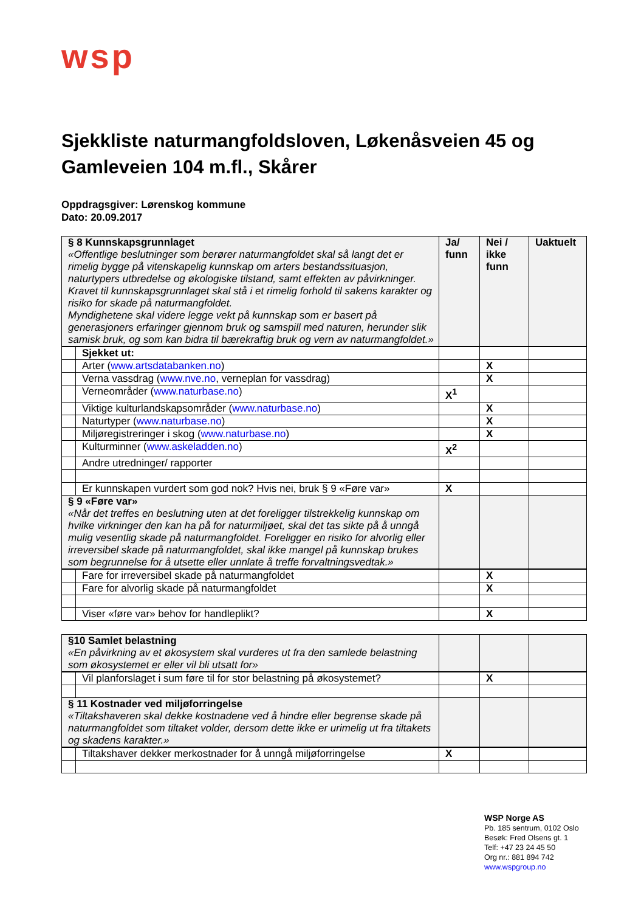wsp
Sjekkliste naturmangfoldsloven, Løkenåsveien 45 og Gamleveien 104 m.fl., Skårer
Oppdragsgiver: Lørenskog kommune
Dato: 20.09.2017
| § 8 Kunnskapsgrunnlaget «Offentlige beslutninger som berører naturmangfoldet skal så langt det er rimelig bygge på vitenskapelig kunnskap om arters bestandssituasjon, naturtypers utbredelse og økologiske tilstand, samt effekten av påvirkninger. Kravet til kunnskapsgrunnlaget skal stå i et rimelig forhold til sakens karakter og risiko for skade på naturmangfoldet. Myndighetene skal videre legge vekt på kunnskap som er basert på generasjoners erfaringer gjennom bruk og samspill med naturen, herunder slik samisk bruk, og som kan bidra til bærekraftig bruk og vern av naturmangfoldet.» | | Ja/ funn | Nei / ikke funn | Uaktuelt |
| | Sjekket ut: | | | |
| | Arter ( www.artsdatabanken.no ) | | X | |
| | Verna vassdrag ( www.nve.no , verneplan for vassdrag) | | X | |
| | Verneområder ( www.naturbase.no ) | X<sup>1</sup> | | |
| | Viktige kulturlandskapsområder ( www.naturbase.no ) | | X | |
| | Naturtyper ( www.naturbase.no ) | | X | |
| | Miljøregistreringer i skog ( www.naturbase.no ) | | X | |
| | Kulturminner ( www.askeladden.no ) | X<sup>2</sup> | | |
| | Andre utredninger/ rapporter | | | |
| | Er kunnskapen vurdert som god nok? Hvis nei, bruk § 9 «Føre var» | X | | |
| § 9 «Føre var» «Når det treffes en beslutning uten at det foreligger tilstrekkelig kunnskap om hvilke virkninger den kan ha på for naturmiljøet, skal det tas sikte på å unngå mulig vesentlig skade på naturmangfoldet. Foreligger en risiko for alvorlig eller irreversibel skade på naturmangfoldet, skal ikke mangel på kunnskap brukes som begrunnelse for å utsette eller unnlate å treffe forvaltningsvedtak.» | | | | |
| | Fare for irreversibel skade på naturmangfoldet | | X | |
| | Fare for alvorlig skade på naturmangfoldet | | X | |
| | Viser «føre var» behov for handleplikt? | | X | |
| §10 Samlet belastning «En påvirkning av et økosystem skal vurderes ut fra den samlede belastning som økosystemet er eller vil bli utsatt for» | | | | |
| | Vil planforslaget i sum føre til for stor belastning på økosystemet? | | X | |
| § 11 Kostnader ved miljøforringelse «Tiltakshaveren skal dekke kostnadene ved å hindre eller begrense skade på naturmangfoldet som tiltaket volder, dersom dette ikke er urimelig ut fra tiltakets og skadens karakter.» | | | | |
| | Tiltakshaver dekker merkostnader for å unngå miljøforringelse | X | | |
WSP Norge AS
Pb. 185 sentrum, 0102 Oslo
Besøk: Fred Olsens gt. 1
Telf: +47 23 24 45 50
Org nr.: 881 894 742
www.wspgroup.no